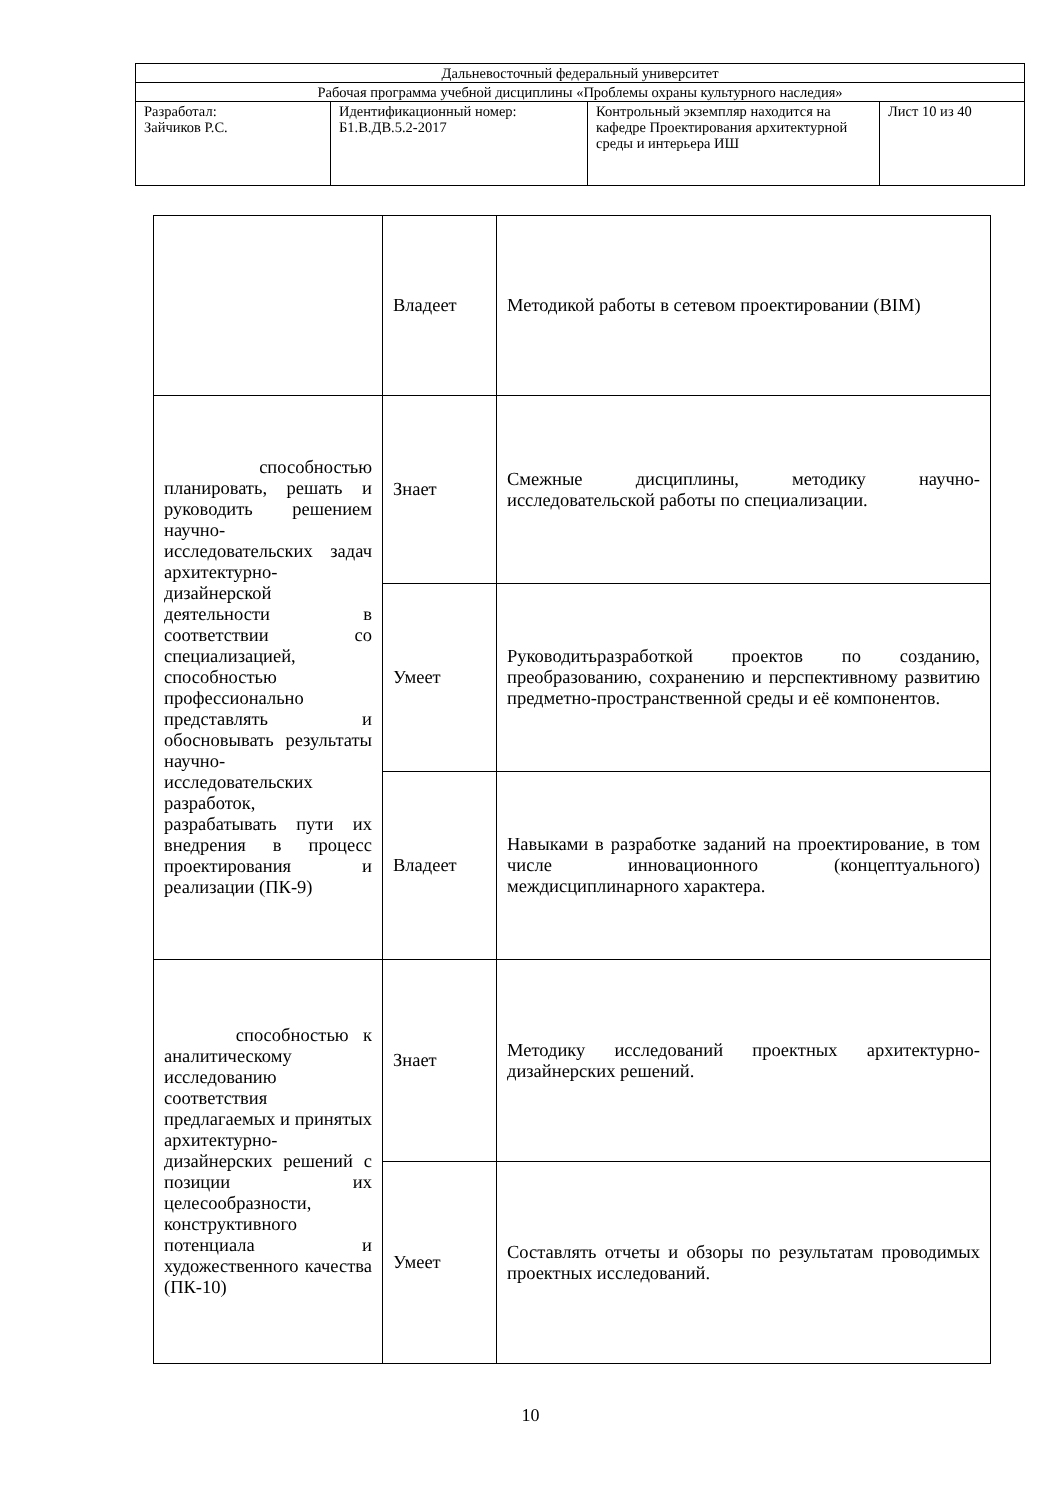| Дальневосточный федеральный университет | | | |
| Рабочая программа учебной дисциплины «Проблемы охраны культурного наследия» | | | |
| Разработал: Зайчиков Р.С. | Идентификационный номер: Б1.В.ДВ.5.2-2017 | Контрольный экземпляр находится на кафедре Проектирования архитектурной среды и интерьера ИШ | Лист 10 из 40 |
| | Владеет | Методикой работы в сетевом проектировании (BIM) |
| способностью планировать, решать и руководить решением научно-исследовательских задач архитектурно-дизайнерской деятельности в соответствии со специализацией, способностью профессионально представлять и обосновывать результаты научно-исследовательских разработок, разрабатывать пути их внедрения в процесс проектирования и реализации (ПК-9) | Знает | Смежные дисциплины, методику научно-исследовательской работы по специализации. |
| | Умеет | Руководитьразработкой проектов по созданию, преобразованию, сохранению и перспективному развитию предметно-пространственной среды и её компонентов. |
| | Владеет | Навыками в разработке заданий на проектирование, в том числе инновационного (концептуального) междисциплинарного характера. |
| способностью к аналитическому исследованию соответствия предлагаемых и принятых архитектурно-дизайнерских решений с позиции их целесообразности, конструктивного потенциала и художественного качества (ПК-10) | Знает | Методику исследований проектных архитектурно-дизайнерских решений. |
| | Умеет | Составлять отчеты и обзоры по результатам проводимых проектных исследований. |
10